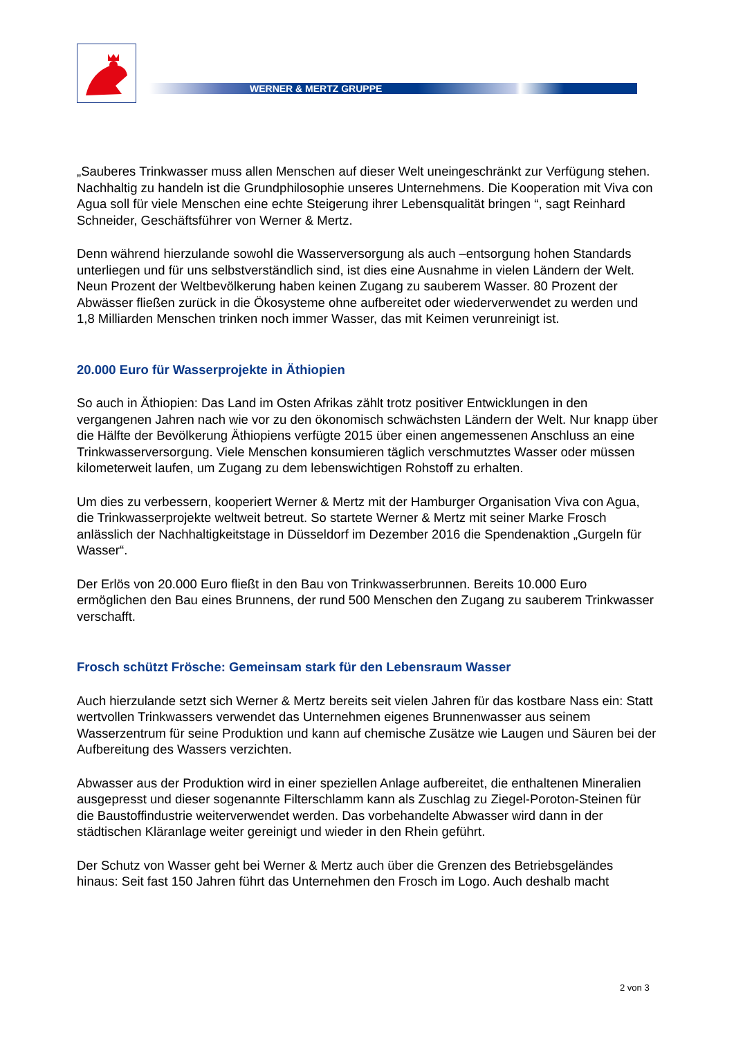WERNER & MERTZ GRUPPE
„Sauberes Trinkwasser muss allen Menschen auf dieser Welt uneingeschränkt zur Verfügung stehen. Nachhaltig zu handeln ist die Grundphilosophie unseres Unternehmens. Die Kooperation mit Viva con Agua soll für viele Menschen eine echte Steigerung ihrer Lebensqualität bringen “, sagt Reinhard Schneider, Geschäftsführer von Werner & Mertz.
Denn während hierzulande sowohl die Wasserversorgung als auch –entsorgung hohen Standards unterliegen und für uns selbstverständlich sind, ist dies eine Ausnahme in vielen Ländern der Welt. Neun Prozent der Weltbevölkerung haben keinen Zugang zu sauberem Wasser. 80 Prozent der Abwässer fließen zurück in die Ökosysteme ohne aufbereitet oder wiederverwendet zu werden und 1,8 Milliarden Menschen trinken noch immer Wasser, das mit Keimen verunreinigt ist.
20.000 Euro für Wasserprojekte in Äthiopien
So auch in Äthiopien: Das Land im Osten Afrikas zählt trotz positiver Entwicklungen in den vergangenen Jahren nach wie vor zu den ökonomisch schwächsten Ländern der Welt. Nur knapp über die Hälfte der Bevölkerung Äthiopiens verfügte 2015 über einen angemessenen Anschluss an eine Trinkwasserversorgung. Viele Menschen konsumieren täglich verschmutztes Wasser oder müssen kilometerweit laufen, um Zugang zu dem lebenswichtigen Rohstoff zu erhalten.
Um dies zu verbessern, kooperiert Werner & Mertz mit der Hamburger Organisation Viva con Agua, die Trinkwasserprojekte weltweit betreut. So startete Werner & Mertz mit seiner Marke Frosch anlässlich der Nachhaltigkeitstage in Düsseldorf im Dezember 2016 die Spendenaktion „Gurgeln für Wasser“.
Der Erlös von 20.000 Euro fließt in den Bau von Trinkwasserbrunnen. Bereits 10.000 Euro ermöglichen den Bau eines Brunnens, der rund 500 Menschen den Zugang zu sauberem Trinkwasser verschafft.
Frosch schützt Frösche: Gemeinsam stark für den Lebensraum Wasser
Auch hierzulande setzt sich Werner & Mertz bereits seit vielen Jahren für das kostbare Nass ein: Statt wertvollen Trinkwassers verwendet das Unternehmen eigenes Brunnenwasser aus seinem Wasserzentrum für seine Produktion und kann auf chemische Zusätze wie Laugen und Säuren bei der Aufbereitung des Wassers verzichten.
Abwasser aus der Produktion wird in einer speziellen Anlage aufbereitet, die enthaltenen Mineralien ausgepresst und dieser sogenannte Filterschlamm kann als Zuschlag zu Ziegel-Poroton-Steinen für die Baustoffindustrie weiterverwendet werden. Das vorbehandelte Abwasser wird dann in der städtischen Kläranlage weiter gereinigt und wieder in den Rhein geführt.
Der Schutz von Wasser geht bei Werner & Mertz auch über die Grenzen des Betriebsgeländes hinaus: Seit fast 150 Jahren führt das Unternehmen den Frosch im Logo. Auch deshalb macht
2 von 3